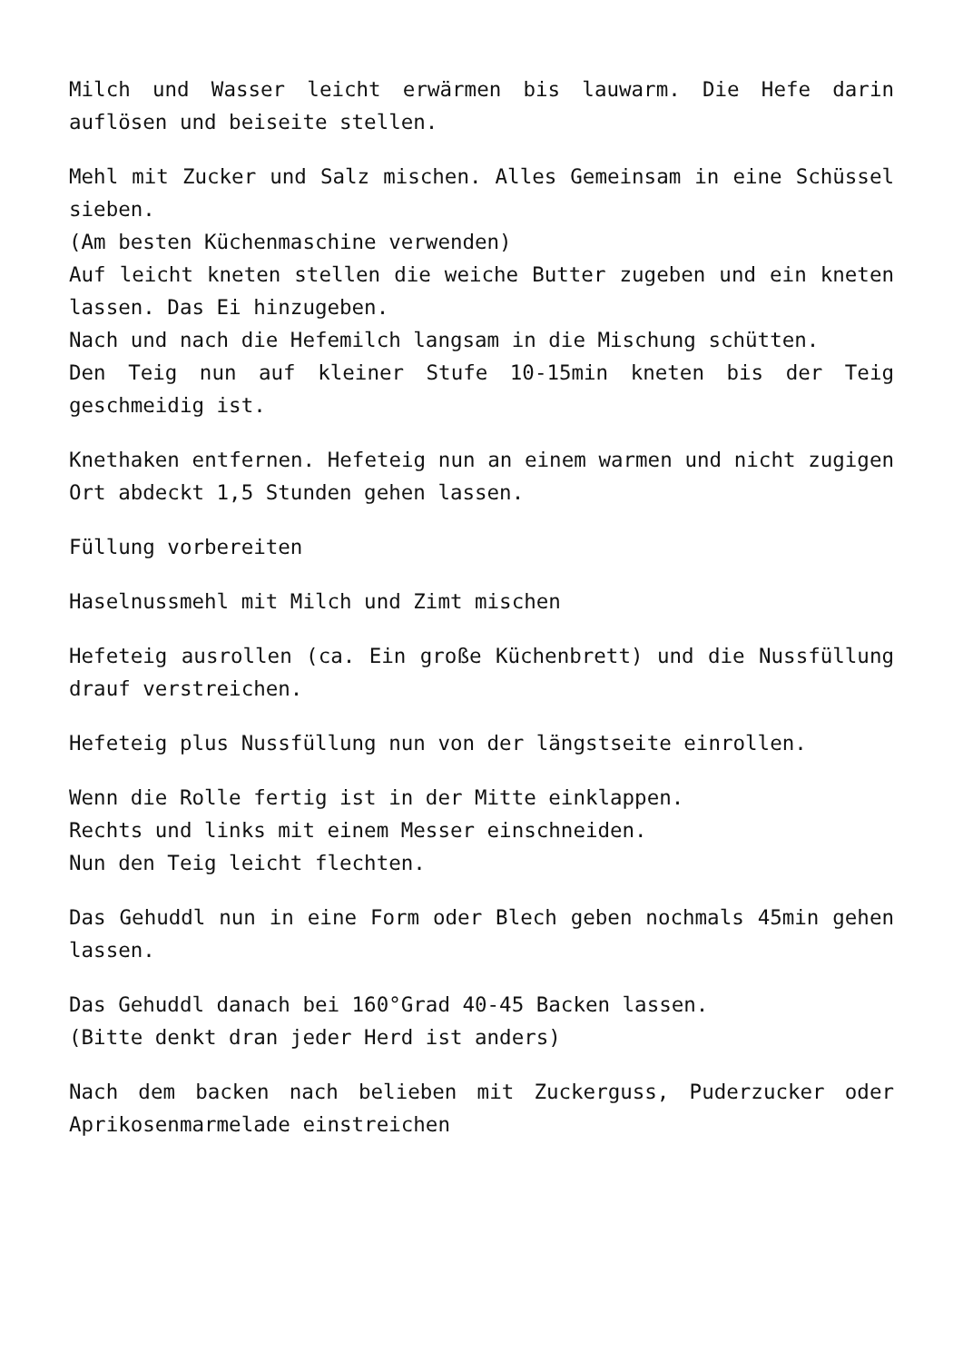Milch und Wasser leicht erwärmen bis lauwarm. Die Hefe darin auflösen und beiseite stellen.
Mehl mit Zucker und Salz mischen. Alles Gemeinsam in eine Schüssel sieben.
(Am besten Küchenmaschine verwenden)
Auf leicht kneten stellen die weiche Butter zugeben und ein kneten lassen. Das Ei hinzugeben.
Nach und nach die Hefemilch langsam in die Mischung schütten.
Den Teig nun auf kleiner Stufe 10-15min kneten bis der Teig geschmeidig ist.
Knethaken entfernen. Hefeteig nun an einem warmen und nicht zugigen Ort abdeckt 1,5 Stunden gehen lassen.
Füllung vorbereiten
Haselnussmehl mit Milch und Zimt mischen
Hefeteig ausrollen (ca. Ein große Küchenbrett) und die Nussfüllung drauf verstreichen.
Hefeteig plus Nussfüllung nun von der längstseite einrollen.
Wenn die Rolle fertig ist in der Mitte einklappen.
Rechts und links mit einem Messer einschneiden.
Nun den Teig leicht flechten.
Das Gehuddl nun in eine Form oder Blech geben nochmals 45min gehen lassen.
Das Gehuddl danach bei 160°Grad 40-45 Backen lassen.
(Bitte denkt dran jeder Herd ist anders)
Nach dem backen nach belieben mit Zuckerguss, Puderzucker oder Aprikosenmarmelade einstreichen